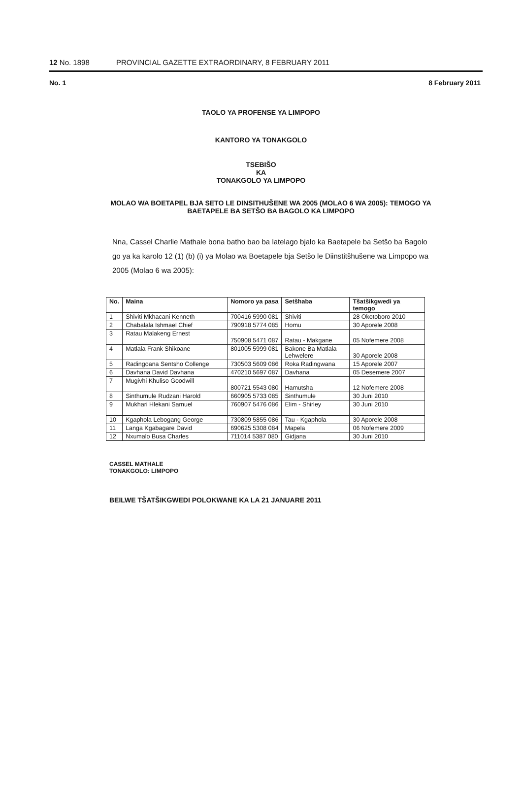12 No. 1898 PROVINCIAL GAZETTE EXTRAORDINARY, 8 FEBRUARY 2011
No. 1 8 February 2011
TAOLO YA PROFENSE YA LIMPOPO
KANTORO YA TONAKGOLO
TSEBIŠO
KA
TONAKGOLO YA LIMPOPO
MOLAO WA BOETAPEL BJA SETO LE DINSITHUŠENE WA 2005 (MOLAO 6 WA 2005): TEMOGO YA BAETAPELE BA SETŠO BA BAGOLO KA LIMPOPO
Nna, Cassel Charlie Mathale bona batho bao ba latelago bjalo ka Baetapele ba Setšo ba Bagolo go ya ka karolo 12 (1) (b) (i) ya Molao wa Boetapele bja Setšo le Diinstitšhušene wa Limpopo wa 2005 (Molao 6 wa 2005):
| No. | Maina | Nomoro ya pasa | Setšhaba | Tšatšikgwedi ya temogo |
| --- | --- | --- | --- | --- |
| 1 | Shiviti Mkhacani Kenneth | 700416 5990 081 | Shiviti | 28 Okotoboro 2010 |
| 2 | Chabalala Ishmael Chief | 790918 5774 085 | Homu | 30 Aporele 2008 |
| 3 | Ratau Malakeng Ernest | 750908 5471 087 | Ratau - Makgane | 05 Nofemere 2008 |
| 4 | Matlala Frank Shikoane | 801005 5999 081 | Bakone Ba Matlala Lehwelere | 30 Aporele 2008 |
| 5 | Radingoana Sentsho Collenge | 730503 5609 086 | Roka Radingwana | 15 Aporele 2007 |
| 6 | Davhana David Davhana | 470210 5697 087 | Davhana | 05 Desemere 2007 |
| 7 | Mugivhi Khuliso Goodwill | 800721 5543 080 | Hamutsha | 12 Nofemere 2008 |
| 8 | Sinthumule Rudzani Harold | 660905 5733 085 | Sinthumule | 30 Juni 2010 |
| 9 | Mukhari Hlekani Samuel | 760907 5476 086 | Elim - Shirley | 30 Juni 2010 |
| 10 | Kgaphola Lebogang George | 730809 5855 086 | Tau - Kgaphola | 30 Aporele 2008 |
| 11 | Langa Kgabagare David | 690625 5308 084 | Mapela | 06 Nofemere 2009 |
| 12 | Nxumalo Busa Charles | 711014 5387 080 | Gidjana | 30 Juni 2010 |
CASSEL MATHALE
TONAKGOLO: LIMPOPO
BEILWE TŠATŠIKGWEDI POLOKWANE KA LA 21 JANUARE 2011